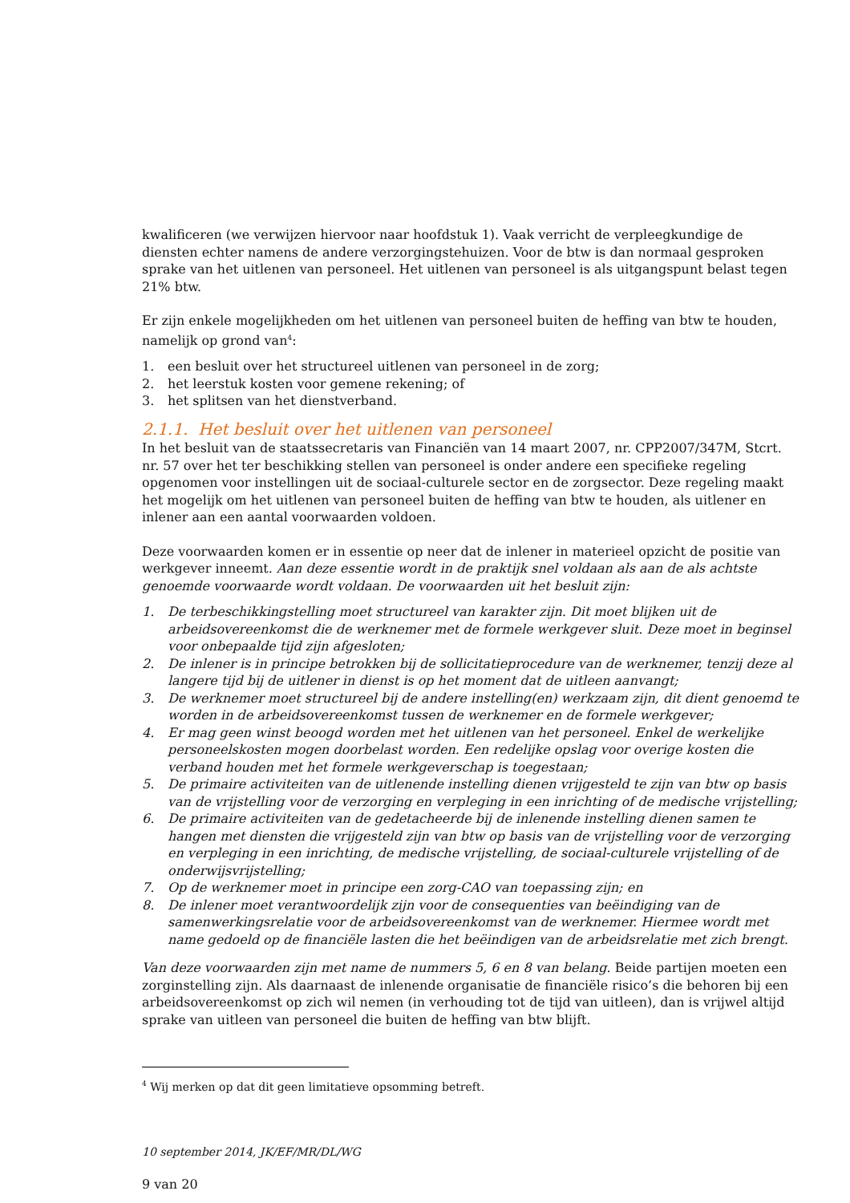kwalificeren (we verwijzen hiervoor naar hoofdstuk 1). Vaak verricht de verpleegkundige de diensten echter namens de andere verzorgingstehuizen. Voor de btw is dan normaal gesproken sprake van het uitlenen van personeel. Het uitlenen van personeel is als uitgangspunt belast tegen 21% btw.
Er zijn enkele mogelijkheden om het uitlenen van personeel buiten de heffing van btw te houden, namelijk op grond van<sup>4</sup>:
1. een besluit over het structureel uitlenen van personeel in de zorg;
2. het leerstuk kosten voor gemene rekening; of
3. het splitsen van het dienstverband.
2.1.1. Het besluit over het uitlenen van personeel
In het besluit van de staatssecretaris van Financiën van 14 maart 2007, nr. CPP2007/347M, Stcrt. nr. 57 over het ter beschikking stellen van personeel is onder andere een specifieke regeling opgenomen voor instellingen uit de sociaal-culturele sector en de zorgsector. Deze regeling maakt het mogelijk om het uitlenen van personeel buiten de heffing van btw te houden, als uitlener en inlener aan een aantal voorwaarden voldoen.
Deze voorwaarden komen er in essentie op neer dat de inlener in materieel opzicht de positie van werkgever inneemt. Aan deze essentie wordt in de praktijk snel voldaan als aan de als achtste genoemde voorwaarde wordt voldaan. De voorwaarden uit het besluit zijn:
1. De terbeschikkingstelling moet structureel van karakter zijn. Dit moet blijken uit de arbeidsovereenkomst die de werknemer met de formele werkgever sluit. Deze moet in beginsel voor onbepaalde tijd zijn afgesloten;
2. De inlener is in principe betrokken bij de sollicitatieprocedure van de werknemer, tenzij deze al langere tijd bij de uitlener in dienst is op het moment dat de uitleen aanvangt;
3. De werknemer moet structureel bij de andere instelling(en) werkzaam zijn, dit dient genoemd te worden in de arbeidsovereenkomst tussen de werknemer en de formele werkgever;
4. Er mag geen winst beoogd worden met het uitlenen van het personeel. Enkel de werkelijke personeelskosten mogen doorbelast worden. Een redelijke opslag voor overige kosten die verband houden met het formele werkgeverschap is toegestaan;
5. De primaire activiteiten van de uitlenende instelling dienen vrijgesteld te zijn van btw op basis van de vrijstelling voor de verzorging en verpleging in een inrichting of de medische vrijstelling;
6. De primaire activiteiten van de gedetacheerde bij de inlenende instelling dienen samen te hangen met diensten die vrijgesteld zijn van btw op basis van de vrijstelling voor de verzorging en verpleging in een inrichting, de medische vrijstelling, de sociaal-culturele vrijstelling of de onderwijsvrijstelling;
7. Op de werknemer moet in principe een zorg-CAO van toepassing zijn; en
8. De inlener moet verantwoordelijk zijn voor de consequenties van beëindiging van de samenwerkingsrelatie voor de arbeidsovereenkomst van de werknemer. Hiermee wordt met name gedoeld op de financiële lasten die het beëindigen van de arbeidsrelatie met zich brengt.
Van deze voorwaarden zijn met name de nummers 5, 6 en 8 van belang. Beide partijen moeten een zorginstelling zijn. Als daarnaast de inlenende organisatie de financiële risico’s die behoren bij een arbeidsovereenkomst op zich wil nemen (in verhouding tot de tijd van uitleen), dan is vrijwel altijd sprake van uitleen van personeel die buiten de heffing van btw blijft.
<sup>4</sup> Wij merken op dat dit geen limitatieve opsomming betreft.
10 september 2014, JK/EF/MR/DL/WG
9 van 20